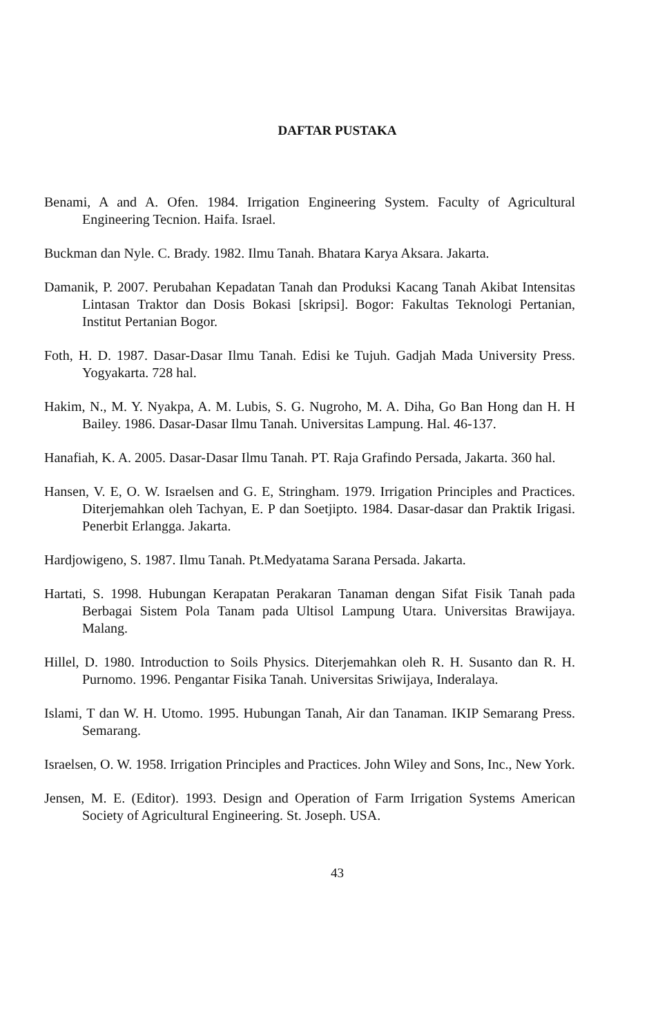DAFTAR PUSTAKA
Benami, A and A. Ofen. 1984. Irrigation Engineering System. Faculty of Agricultural Engineering Tecnion. Haifa. Israel.
Buckman dan Nyle. C. Brady. 1982. Ilmu Tanah. Bhatara Karya Aksara. Jakarta.
Damanik, P. 2007. Perubahan Kepadatan Tanah dan Produksi Kacang Tanah Akibat Intensitas Lintasan Traktor dan Dosis Bokasi [skripsi]. Bogor: Fakultas Teknologi Pertanian, Institut Pertanian Bogor.
Foth, H. D. 1987. Dasar-Dasar Ilmu Tanah. Edisi ke Tujuh. Gadjah Mada University Press. Yogyakarta. 728 hal.
Hakim, N., M. Y. Nyakpa, A. M. Lubis, S. G. Nugroho, M. A. Diha, Go Ban Hong dan H. H Bailey. 1986. Dasar-Dasar Ilmu Tanah. Universitas Lampung. Hal. 46-137.
Hanafiah, K. A. 2005. Dasar-Dasar Ilmu Tanah. PT. Raja Grafindo Persada, Jakarta. 360 hal.
Hansen, V. E, O. W. Israelsen and G. E, Stringham. 1979. Irrigation Principles and Practices. Diterjemahkan oleh Tachyan, E. P dan Soetjipto. 1984. Dasar-dasar dan Praktik Irigasi. Penerbit Erlangga. Jakarta.
Hardjowigeno, S. 1987. Ilmu Tanah. Pt.Medyatama Sarana Persada. Jakarta.
Hartati, S. 1998. Hubungan Kerapatan Perakaran Tanaman dengan Sifat Fisik Tanah pada Berbagai Sistem Pola Tanam pada Ultisol Lampung Utara. Universitas Brawijaya. Malang.
Hillel, D. 1980. Introduction to Soils Physics. Diterjemahkan oleh R. H. Susanto dan R. H. Purnomo. 1996. Pengantar Fisika Tanah. Universitas Sriwijaya, Inderalaya.
Islami, T dan W. H. Utomo. 1995. Hubungan Tanah, Air dan Tanaman. IKIP Semarang Press. Semarang.
Israelsen, O. W. 1958. Irrigation Principles and Practices. John Wiley and Sons, Inc., New York.
Jensen, M. E. (Editor). 1993. Design and Operation of Farm Irrigation Systems American Society of Agricultural Engineering. St. Joseph. USA.
43